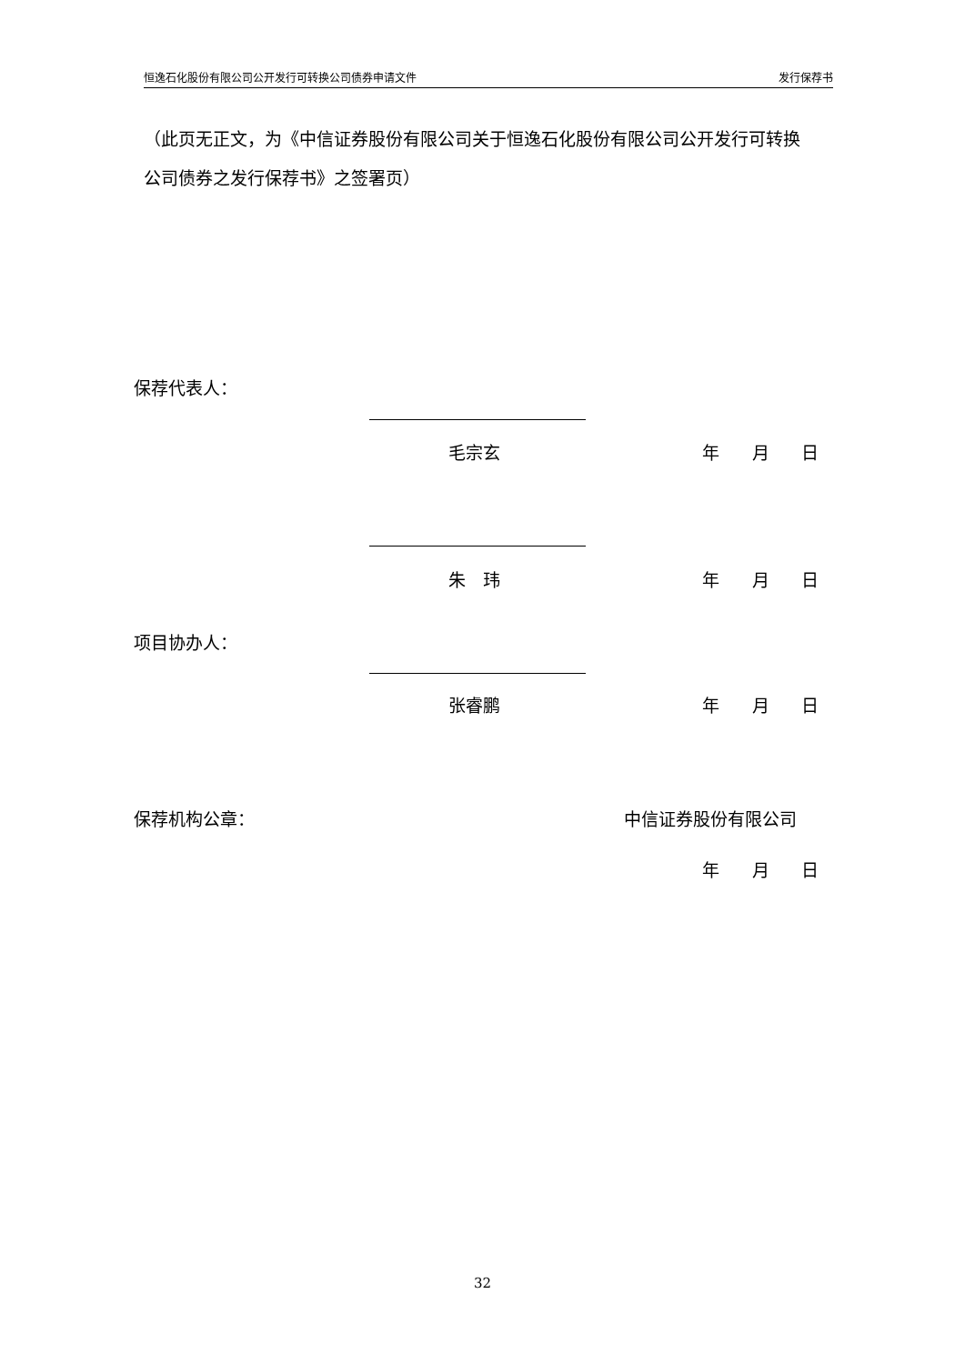恒逸石化股份有限公司公开发行可转换公司债券申请文件 发行保荐书
（此页无正文，为《中信证券股份有限公司关于恒逸石化股份有限公司公开发行可转换公司债券之发行保荐书》之签署页）
保荐代表人：
毛宗玄 年 月 日
朱　玮 年 月 日
项目协办人：
张睿鹏 年 月 日
保荐机构公章： 中信证券股份有限公司
年 月 日
32